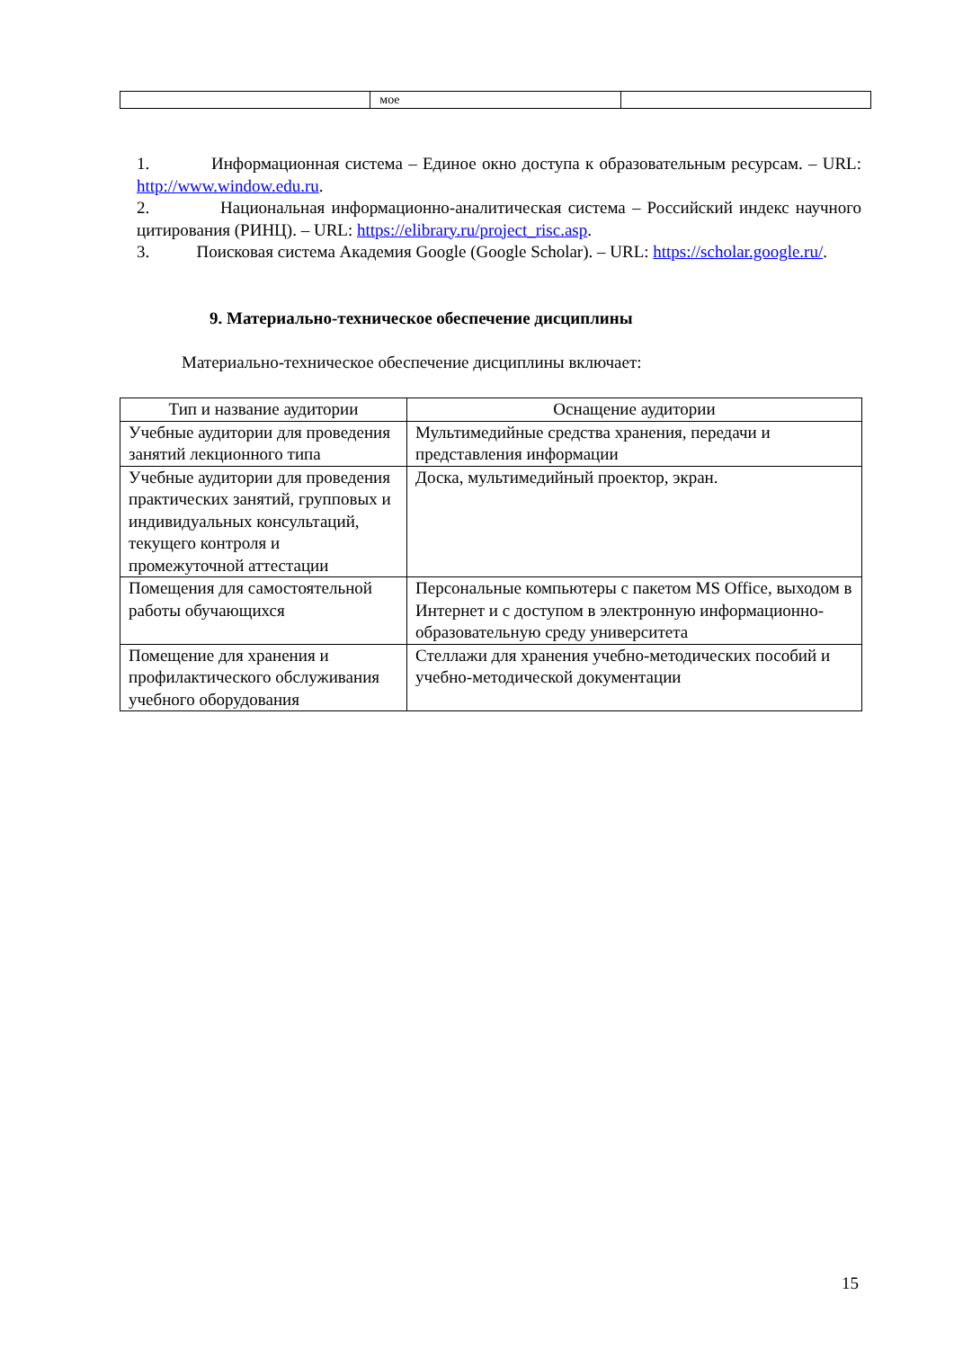| | мое | |
1. Информационная система – Единое окно доступа к образовательным ресурсам. – URL: http://www.window.edu.ru.
2. Национальная информационно-аналитическая система – Российский индекс научного цитирования (РИНЦ). – URL: https://elibrary.ru/project_risc.asp.
3. Поисковая система Академия Google (Google Scholar). – URL: https://scholar.google.ru/.
9. Материально-техническое обеспечение дисциплины
Материально-техническое обеспечение дисциплины включает:
| Тип и название аудитории | Оснащение аудитории |
| --- | --- |
| Учебные аудитории для проведения занятий лекционного типа | Мультимедийные средства хранения, передачи и представления информации |
| Учебные аудитории для проведения практических занятий, групповых и индивидуальных консультаций, текущего контроля и промежуточной аттестации | Доска, мультимедийный проектор, экран. |
| Помещения для самостоятельной работы обучающихся | Персональные компьютеры с пакетом MS Office, выходом в Интернет и с доступом в электронную информационно-образовательную среду университета |
| Помещение для хранения и профилактического обслуживания учебного оборудования | Стеллажи для хранения учебно-методических пособий и учебно-методической документации |
15